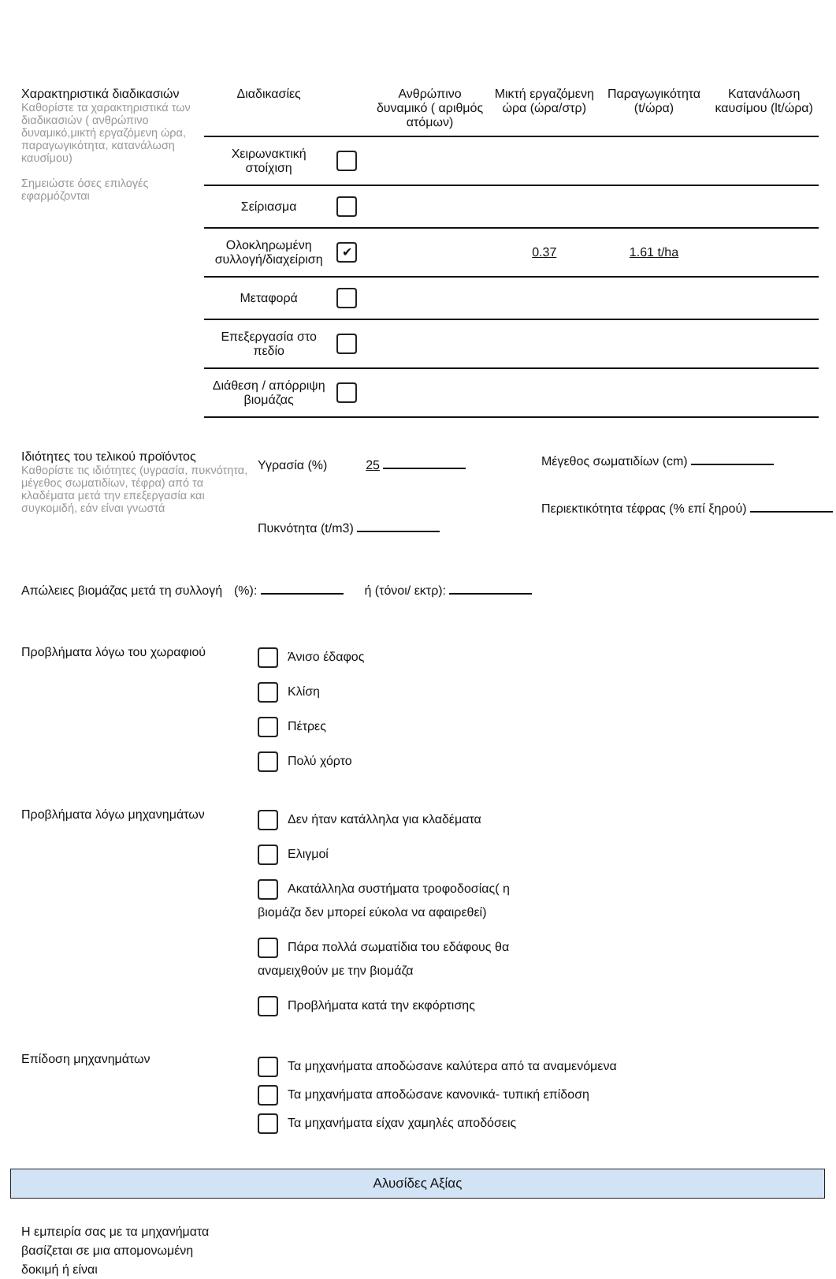Χαρακτηριστικά διαδικασιών
Καθορίστε τα χαρακτηριστικά των διαδικασιών ( ανθρώπινο δυναμικό,μικτή εργαζόμενη ώρα, παραγωγικότητα, κατανάλωση καυσίμου)
Σημειώστε όσες επιλογές εφαρμόζονται
| Διαδικασίες | | Ανθρώπινο δυναμικό ( αριθμός ατόμων) | Μικτή εργαζόμενη ώρα (ώρα/στρ) | Παραγωγικότητα (t/ώρα) | Κατανάλωση καυσίμου (lt/ώρα) |
| --- | --- | --- | --- | --- | --- |
| Χειρωνακτική στοίχιση | | | | | |
| Σείριασμα | | | | | |
| Ολοκληρωμένη συλλογή/διαχείριση | ✔ | | 0.37 | 1.61 t/ha | |
| Μεταφορά | | | | | |
| Επεξεργασία στο πεδίο | | | | | |
| Διάθεση / απόρριψη βιομάζας | | | | | |
Ιδιότητες του τελικού προϊόντος
Καθορίστε τις ιδιότητες (υγρασία, πυκνότητα, μέγεθος σωματιδίων, τέφρα) από τα κλαδέματα μετά την επεξεργασία και συγκομιδή, εάν είναι γνωστά
Υγρασία (%) 25
Πυκνότητα (t/m3)
Μέγεθος σωματιδίων (cm)
Περιεκτικότητα τέφρας (% επί ξηρού)
Απώλειες βιομάζας μετά τη συλλογή
(%): ή (τόνοι/ εκτρ):
Προβλήματα λόγω του χωραφιού
Άνισο έδαφος
Κλίση
Πέτρες
Πολύ χόρτο
Προβλήματα λόγω μηχανημάτων
Δεν ήταν κατάλληλα για κλαδέματα
Ελιγμοί
Ακατάλληλα συστήματα τροφοδοσίας( η βιομάζα δεν μπορεί εύκολα να αφαιρεθεί)
Πάρα πολλά σωματίδια του εδάφους θα αναμειχθούν με την βιομάζα
Προβλήματα κατά την εκφόρτισης
Επίδοση μηχανημάτων
Τα μηχανήματα αποδώσανε καλύτερα από τα αναμενόμενα
Τα μηχανήματα αποδώσανε κανονικά- τυπική επίδοση
Τα μηχανήματα είχαν χαμηλές αποδόσεις
Αλυσίδες Αξίας
Η εμπειρία σας με τα μηχανήματα βασίζεται σε μια απομονωμένη δοκιμή ή είναι